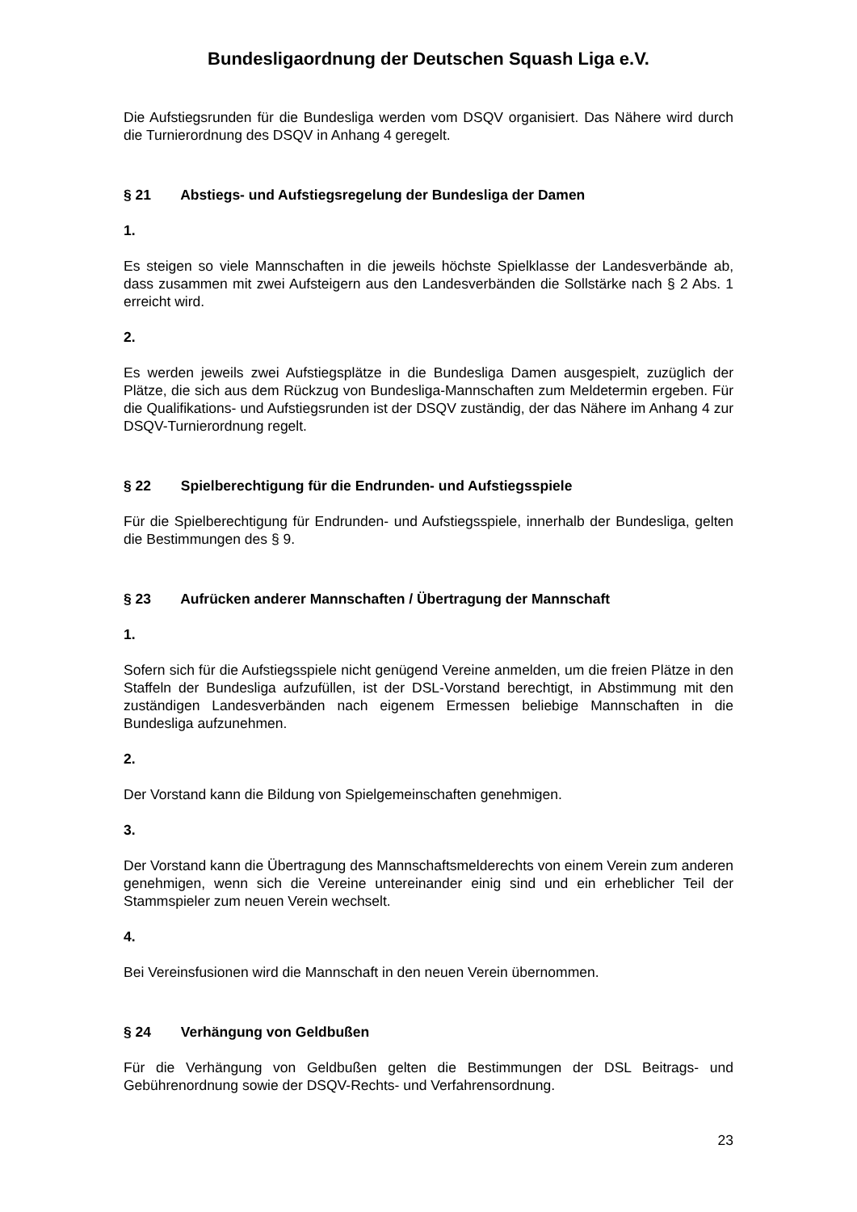Bundesligaordnung der Deutschen Squash Liga e.V.
Die Aufstiegsrunden für die Bundesliga werden vom DSQV organisiert. Das Nähere wird durch die Turnierordnung des DSQV in Anhang 4 geregelt.
§ 21 Abstiegs- und Aufstiegsregelung der Bundesliga der Damen
1.
Es steigen so viele Mannschaften in die jeweils höchste Spielklasse der Landesverbände ab, dass zusammen mit zwei Aufsteigern aus den Landesverbänden die Sollstärke nach § 2 Abs. 1 erreicht wird.
2.
Es werden jeweils zwei Aufstiegsplätze in die Bundesliga Damen ausgespielt, zuzüglich der Plätze, die sich aus dem Rückzug von Bundesliga-Mannschaften zum Meldetermin ergeben. Für die Qualifikations- und Aufstiegsrunden ist der DSQV zuständig, der das Nähere im Anhang 4 zur DSQV-Turnierordnung regelt.
§ 22 Spielberechtigung für die Endrunden- und Aufstiegsspiele
Für die Spielberechtigung für Endrunden- und Aufstiegsspiele, innerhalb der Bundesliga, gelten die Bestimmungen des § 9.
§ 23 Aufrücken anderer Mannschaften / Übertragung der Mannschaft
1.
Sofern sich für die Aufstiegsspiele nicht genügend Vereine anmelden, um die freien Plätze in den Staffeln der Bundesliga aufzufüllen, ist der DSL-Vorstand berechtigt, in Abstimmung mit den zuständigen Landesverbänden nach eigenem Ermessen beliebige Mannschaften in die Bundesliga aufzunehmen.
2.
Der Vorstand kann die Bildung von Spielgemeinschaften genehmigen.
3.
Der Vorstand kann die Übertragung des Mannschaftsmelderechts von einem Verein zum anderen genehmigen, wenn sich die Vereine untereinander einig sind und ein erheblicher Teil der Stammspieler zum neuen Verein wechselt.
4.
Bei Vereinsfusionen wird die Mannschaft in den neuen Verein übernommen.
§ 24 Verhängung von Geldbußen
Für die Verhängung von Geldbußen gelten die Bestimmungen der DSL Beitrags- und Gebührenordnung sowie der DSQV-Rechts- und Verfahrensordnung.
23